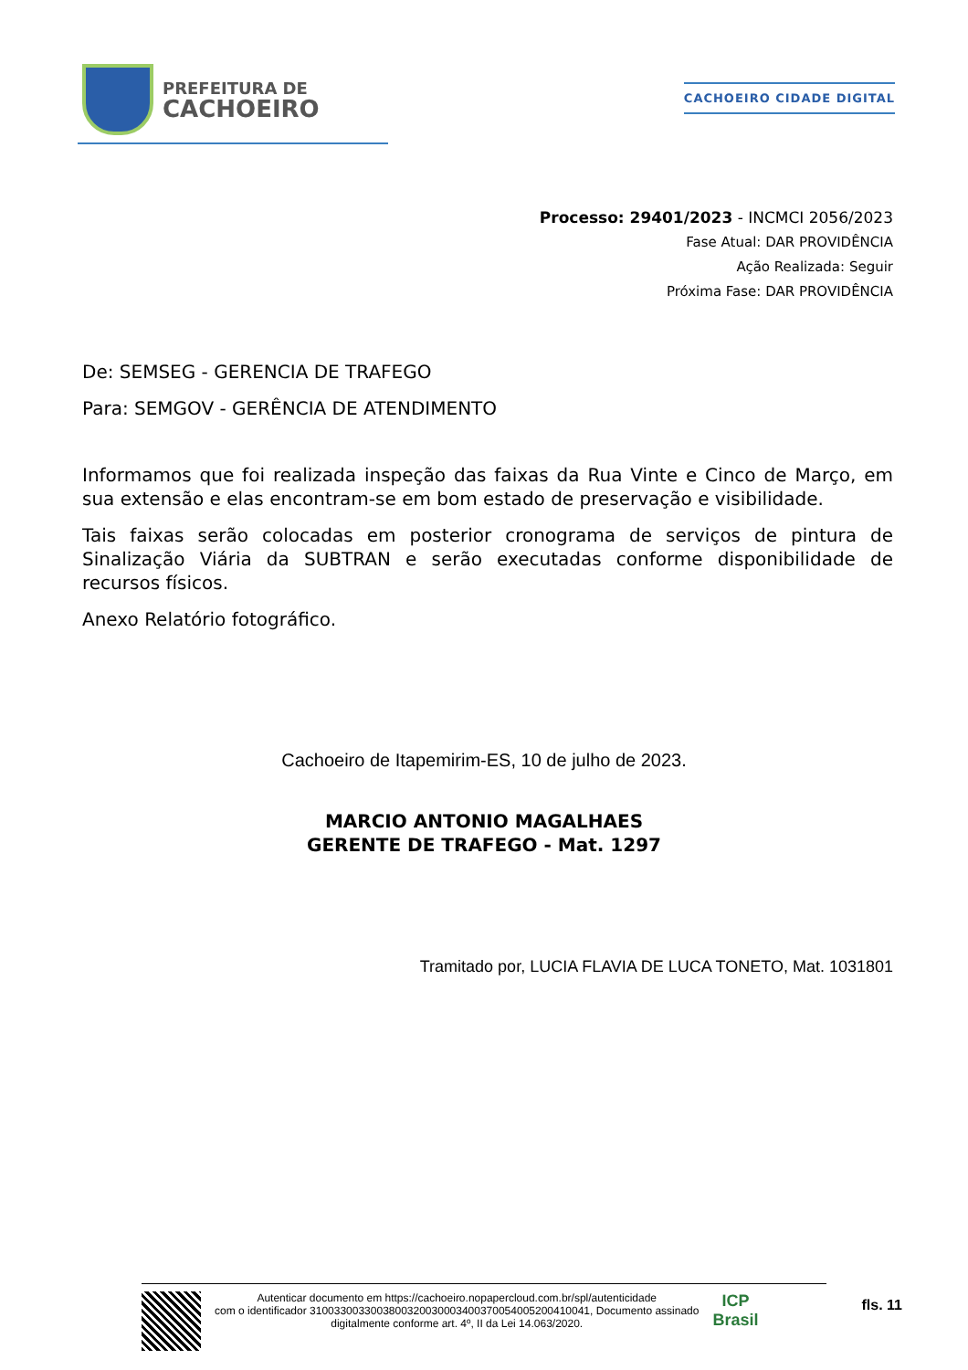PREFEITURA DE
CACHOEIRO
CACHOEIRO CIDADE DIGITAL
Processo: 29401/2023 - INCMCI 2056/2023
Fase Atual: DAR PROVIDÊNCIA
Ação Realizada: Seguir
Próxima Fase: DAR PROVIDÊNCIA
De: SEMSEG - GERENCIA DE TRAFEGO
Para: SEMGOV - GERÊNCIA DE ATENDIMENTO
Informamos que foi realizada inspeção das faixas da Rua Vinte e Cinco de Março, em sua extensão e elas encontram-se em bom estado de preservação e visibilidade.
Tais faixas serão colocadas em posterior cronograma de serviços de pintura de Sinalização Viária da SUBTRAN e serão executadas conforme disponibilidade de recursos físicos.
Anexo Relatório fotográfico.
Cachoeiro de Itapemirim-ES, 10 de julho de 2023.
MARCIO ANTONIO MAGALHAES
GERENTE DE TRAFEGO - Mat. 1297
Tramitado por, LUCIA FLAVIA DE LUCA TONETO, Mat. 1031801
Autenticar documento em https://cachoeiro.nopapercloud.com.br/spl/autenticidade
com o identificador 3100330033003800320030003400370054005200410041, Documento assinado
digitalmente conforme art. 4º, II da Lei 14.063/2020.
ICP
Brasil
fls. 11